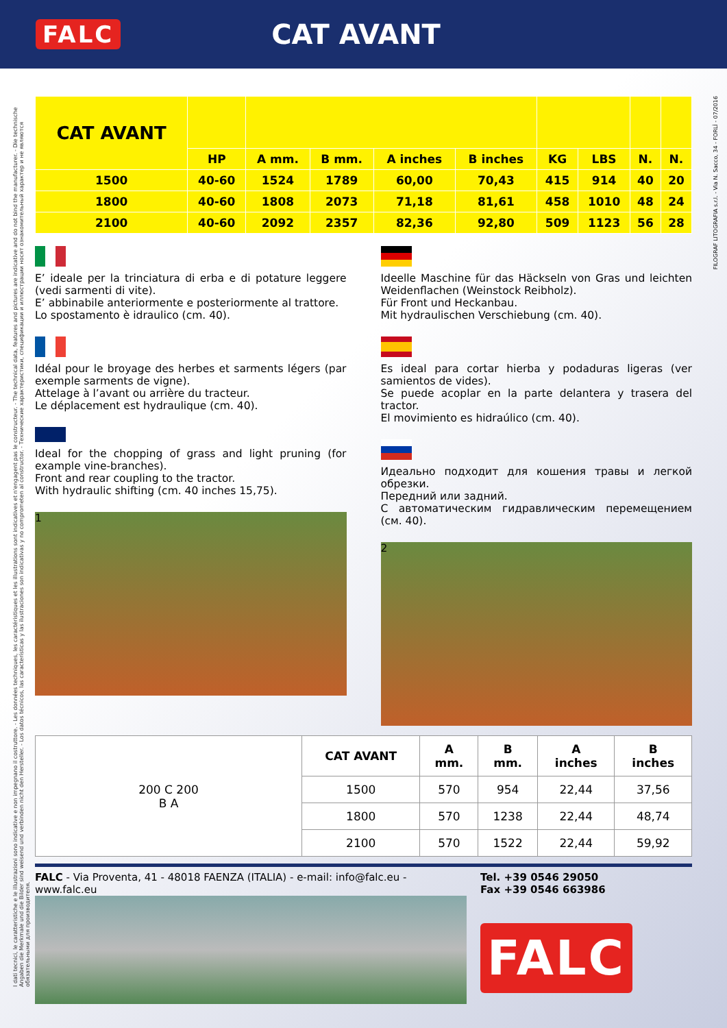FALC
CAT AVANT
I dati tecnici, le caratteristiche e le illustrazioni sono indicative e non impegnano il costruttore. - Les données techniques, les caractéristiques et les illustrations sont indicatives et n'engagent pas le constructeur. - The technical data, features and pictures are indicative and do not bind the manufacturer. - Die technische Angaben die Merkmale und die Bilder sind weisend und verbinden nicht den Hersteller. - Los datos técnicos, las características y las ilustraciones son indicativas y no comprometen al constructor. - Технические характеристики, спецификации и иллюстрации носят ознакомительный характер и не являются обязательными для производителя.
FILOGRAF LITOGRAFIA s.r.l. - Via N. Sacco, 34 - FORLÌ - 07/2016
| CAT AVANT | | | | | | | | | |
| | HP | A mm. | B mm. | A inches | B inches | KG | LBS | N. | N. |
| 1500 | 40-60 | 1524 | 1789 | 60,00 | 70,43 | 415 | 914 | 40 | 20 |
| 1800 | 40-60 | 1808 | 2073 | 71,18 | 81,61 | 458 | 1010 | 48 | 24 |
| 2100 | 40-60 | 2092 | 2357 | 82,36 | 92,80 | 509 | 1123 | 56 | 28 |
E’ ideale per la trinciatura di erba e di potature leggere (vedi sarmenti di vite).
E’ abbinabile anteriormente e posteriormente al trattore.
Lo spostamento è idraulico (cm. 40).
Idéal pour le broyage des herbes et sarments légers (par exemple sarments de vigne).
Attelage à l’avant ou arrière du tracteur.
Le déplacement est hydraulique (cm. 40).
Ideal for the chopping of grass and light pruning (for example vine-branches).
Front and rear coupling to the tractor.
With hydraulic shifting (cm. 40 inches 15,75).
1
Ideelle Maschine für das Häckseln von Gras und leichten Weidenflachen (Weinstock Reibholz).
Für Front und Heckanbau.
Mit hydraulischen Verschiebung (cm. 40).
Es ideal para cortar hierba y podaduras ligeras (ver samientos de vides).
Se puede acoplar en la parte delantera y trasera del tractor.
El movimiento es hidraúlico (cm. 40).
Идеально подходит для кошения травы и легкой обрезки.
Передний или задний.
С автоматическим гидравлическим перемещением (см. 40).
2
| 200 C 200 B A | CAT AVANT | A mm. | B mm. | A inches | B inches |
| | 1500 | 570 | 954 | 22,44 | 37,56 |
| | 1800 | 570 | 1238 | 22,44 | 48,74 |
| | 2100 | 570 | 1522 | 22,44 | 59,92 |
FALC - Via Proventa, 41 - 48018 FAENZA (ITALIA) - e-mail: info@falc.eu - www.falc.eu
Tel. +39 0546 29050
Fax +39 0546 663986
FALC